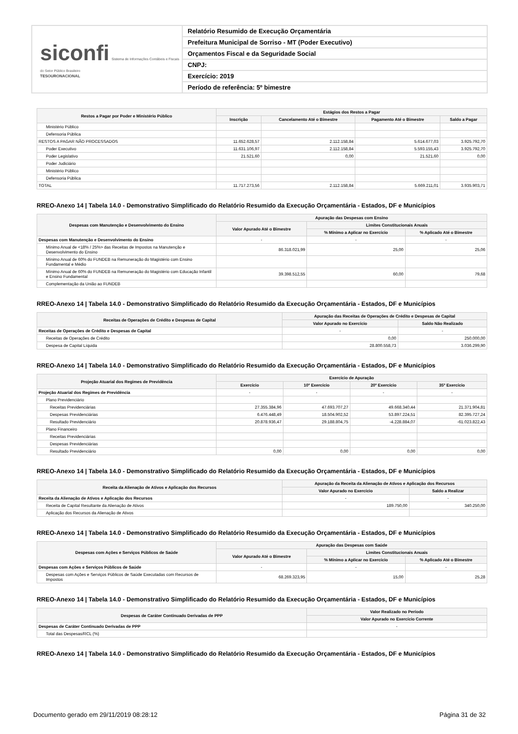siconfi Sistema de Informações Contábeis e Fiscais do Setor Público Brasileiro
TESOURONACIONAL
Relatório Resumido de Execução Orçamentária
Prefeitura Municipal de Sorriso - MT (Poder Executivo)
Orçamentos Fiscal e da Seguridade Social
CNPJ:
Exercício: 2019
Período de referência: 5º bimestre
| Restos a Pagar por Poder e Ministério Público | Estágios dos Restos a Pagar | | | |
| --- | --- | --- | --- | --- |
| | Inscrição | Cancelamento Até o Bimestre | Pagamento Até o Bimestre | Saldo a Pagar |
| Ministério Público | | | | |
| Defensoria Pública | | | | |
| RESTOS A PAGAR NÃO PROCESSADOS | 11.652.628,57 | 2.112.158,84 | 5.614.677,03 | 3.925.792,70 |
| Poder Executivo | 11.631.106,97 | 2.112.158,84 | 5.593.155,43 | 3.925.792,70 |
| Poder Legislativo | 21.521,60 | 0,00 | 21.521,60 | 0,00 |
| Poder Judiciário | | | | |
| Ministério Público | | | | |
| Defensoria Pública | | | | |
| TOTAL | 11.717.273,56 | 2.112.158,84 | 5.669.211,01 | 3.935.903,71 |
RREO-Anexo 14 | Tabela 14.0 - Demonstrativo Simplificado do Relatório Resumido da Execução Orçamentária - Estados, DF e Municípios
| Despesas com Manutenção e Desenvolvimento do Ensino | Apuração das Despesas com Ensino | | |
| --- | --- | --- | --- |
| | Valor Apurado Até o Bimestre | Limites Constitucionais Anuais | |
| | | % Mínimo a Aplicar no Exercício | % Aplicado Até o Bimestre |
| Despesas com Manutenção e Desenvolvimento do Ensino | - | - | - |
| Mínimo Anual de <18% / 25%> das Receitas de Impostos na Manutenção e Desenvolvimento do Ensino | 86.318.021,99 | 25,00 | 25,06 |
| Mínimo Anual de 60% do FUNDEB na Remuneração do Magistério com Ensino Fundamental e Médio | | | |
| Mínimo Anual de 60% do FUNDEB na Remuneração do Magistério com Educação Infantil e Ensino Fundamental | 39.398.512,55 | 60,00 | 79,68 |
| Complementação da União ao FUNDEB | | | |
RREO-Anexo 14 | Tabela 14.0 - Demonstrativo Simplificado do Relatório Resumido da Execução Orçamentária - Estados, DF e Municípios
| Receitas de Operações de Crédito e Despesas de Capital | Apuração das Receitas de Operações de Crédito e Despesas de Capital | |
| --- | --- | --- |
| | Valor Apurado no Exercício | Saldo Não Realizado |
| Receitas de Operações de Crédito e Despesas de Capital | - | - |
| Receitas de Operações de Crédito | 0,00 | 250.000,00 |
| Despesa de Capital Líquida | 28.800.558,73 | 3.036.299,90 |
RREO-Anexo 14 | Tabela 14.0 - Demonstrativo Simplificado do Relatório Resumido da Execução Orçamentária - Estados, DF e Municípios
| Projeção Atuarial dos Regimes de Previdência | Exercício de Apuração | | | |
| --- | --- | --- | --- | --- |
| | Exercício | 10º Exercício | 20º Exercício | 35º Exercício |
| Projeção Atuarial dos Regimes de Previdência | - | - | - | - |
| Plano Previdenciário | | | | |
| Receitas Previdenciárias | 27.355.384,96 | 47.693.707,27 | 49.668.340,44 | 21.371.904,81 |
| Despesas Previdenciárias | 6.476.448,49 | 18.504.902,52 | 53.897.224,51 | 82.395.727,24 |
| Resultado Previdenciário | 20.878.936,47 | 29.188.804,75 | -4.228.884,07 | -61.023.822,43 |
| Plano Financeiro | | | | |
| Receitas Previdenciárias | | | | |
| Despesas Previdenciárias | | | | |
| Resultado Previdenciário | 0,00 | 0,00 | 0,00 | 0,00 |
RREO-Anexo 14 | Tabela 14.0 - Demonstrativo Simplificado do Relatório Resumido da Execução Orçamentária - Estados, DF e Municípios
| Receita da Alienação de Ativos e Aplicação dos Recursos | Apuração da Receita da Alienação de Ativos e Aplicação dos Recursos | |
| --- | --- | --- |
| | Valor Apurado no Exercício | Saldo a Realizar |
| Receita da Alienação de Ativos e Aplicação dos Recursos | - | - |
| Receita de Capital Resultante da Alienação de Ativos | 189.750,00 | 340.250,00 |
| Aplicação dos Recursos da Alienação de Ativos | | |
RREO-Anexo 14 | Tabela 14.0 - Demonstrativo Simplificado do Relatório Resumido da Execução Orçamentária - Estados, DF e Municípios
| Despesas com Ações e Serviços Públicos de Saúde | Apuração das Despesas com Saúde | | |
| --- | --- | --- | --- |
| | Valor Apurado Até o Bimestre | Limites Constitucionais Anuais | |
| | | % Mínimo a Aplicar no Exercício | % Aplicado Até o Bimestre |
| Despesas com Ações e Serviços Públicos de Saúde | - | - | - |
| Despesas com Ações e Serviços Públicos de Saúde Executadas com Recursos de Impostos | 68.269.323,95 | 15,00 | 25,28 |
RREO-Anexo 14 | Tabela 14.0 - Demonstrativo Simplificado do Relatório Resumido da Execução Orçamentária - Estados, DF e Municípios
| Despesas de Caráter Continuado Derivadas de PPP | Valor Realizado no Período |
| --- | --- |
| | Valor Apurado no Exercício Corrente |
| Despesas de Caráter Continuado Derivadas de PPP | - |
| Total das Despesas/RCL (%) | |
RREO-Anexo 14 | Tabela 14.0 - Demonstrativo Simplificado do Relatório Resumido da Execução Orçamentária - Estados, DF e Municípios
Documento gerado em 29/11/2019 08:28:12 Página 31 de 32